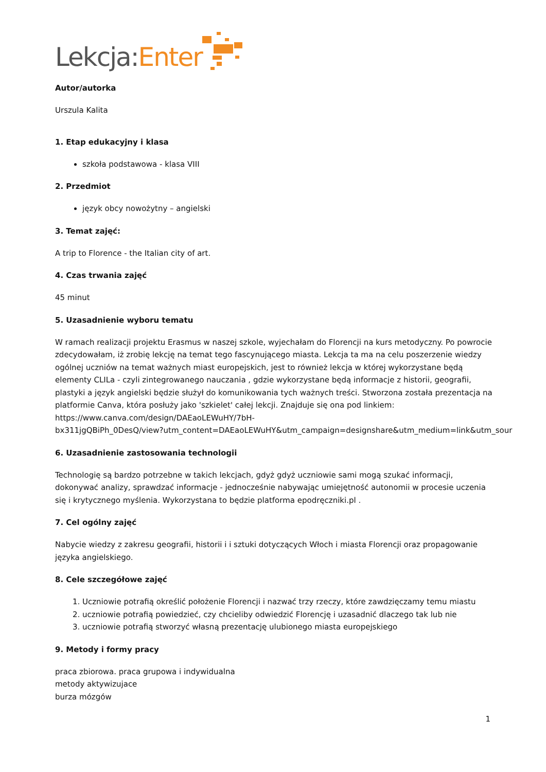Lekcja: Enter
Autor/autorka
Urszula Kalita
1. Etap edukacyjny i klasa
szkoła podstawowa - klasa VIII
2. Przedmiot
język obcy nowożytny – angielski
3. Temat zajęć:
A trip to Florence - the Italian city of art.
4. Czas trwania zajęć
45 minut
5. Uzasadnienie wyboru tematu
W ramach realizacji projektu Erasmus w naszej szkole, wyjechałam do Florencji na kurs metodyczny. Po powrocie zdecydowałam, iż zrobię lekcję na temat tego fascynującego miasta. Lekcja ta ma na celu poszerzenie wiedzy ogólnej uczniów na temat ważnych miast europejskich, jest to również lekcja w której wykorzystane będą elementy CLILa - czyli zintegrowanego nauczania , gdzie wykorzystane będą informacje z historii, geografii, plastyki a język angielski będzie służył do komunikowania tych ważnych treści. Stworzona została prezentacja na platformie Canva, która posłuży jako 'szkielet' całej lekcji. Znajduje się ona pod linkiem: https://www.canva.com/design/DAEaoLEWuHY/7bH-
bx311jgQBiPh_0DesQ/view?utm_content=DAEaoLEWuHY&utm_campaign=designshare&utm_medium=link&utm_sour
6. Uzasadnienie zastosowania technologii
Technologię są bardzo potrzebne w takich lekcjach, gdyż gdyż uczniowie sami mogą szukać informacji, dokonywać analizy, sprawdzać informacje - jednocześnie nabywając umiejętność autonomii w procesie uczenia się i krytycznego myślenia. Wykorzystana to będzie platforma epodręczniki.pl .
7. Cel ogólny zajęć
Nabycie wiedzy z zakresu geografii, historii i i sztuki dotyczących Włoch i miasta Florencji oraz propagowanie języka angielskiego.
8. Cele szczegółowe zajęć
1. Uczniowie potrafią określić położenie Florencji i nazwać trzy rzeczy, które zawdzięczamy temu miastu
2. uczniowie potrafią powiedzieć, czy chcieliby odwiedzić Florencję i uzasadnić dlaczego tak lub nie
3. uczniowie potrafią stworzyć własną prezentację ulubionego miasta europejskiego
9. Metody i formy pracy
praca zbiorowa. praca grupowa i indywidualna
metody aktywizujace
burza mózgów
1